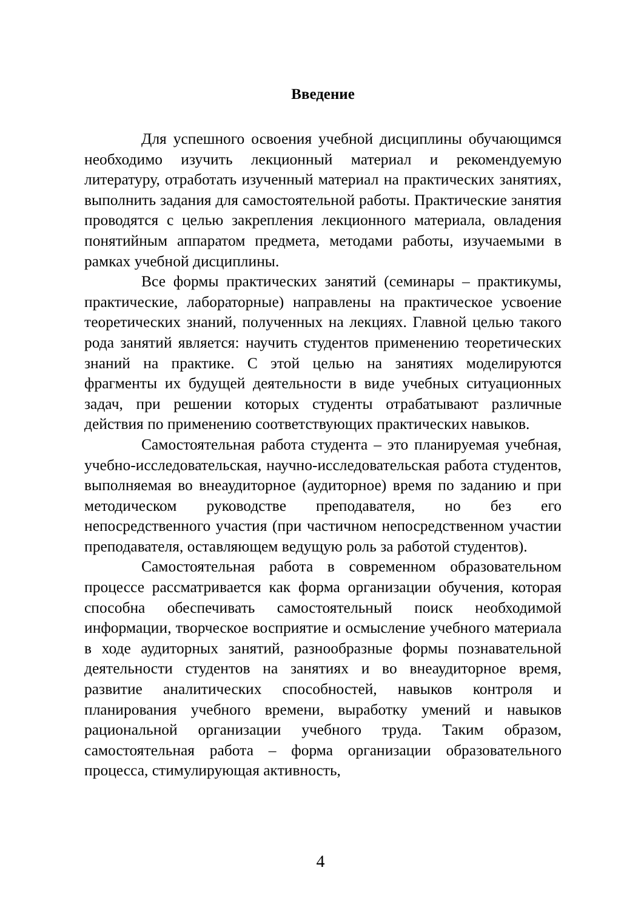Введение
Для успешного освоения учебной дисциплины обучающимся необходимо изучить лекционный материал и рекомендуемую литературу, отработать изученный материал на практических занятиях, выполнить задания для самостоятельной работы. Практические занятия проводятся с целью закрепления лекционного материала, овладения понятийным аппаратом предмета, методами работы, изучаемыми в рамках учебной дисциплины.
Все формы практических занятий (семинары – практикумы, практические, лабораторные) направлены на практическое усвоение теоретических знаний, полученных на лекциях. Главной целью такого рода занятий является: научить студентов применению теоретических знаний на практике. С этой целью на занятиях моделируются фрагменты их будущей деятельности в виде учебных ситуационных задач, при решении которых студенты отрабатывают различные действия по применению соответствующих практических навыков.
Самостоятельная работа студента – это планируемая учебная, учебно-исследовательская, научно-исследовательская работа студентов, выполняемая во внеаудиторное (аудиторное) время по заданию и при методическом руководстве преподавателя, но без его непосредственного участия (при частичном непосредственном участии преподавателя, оставляющем ведущую роль за работой студентов).
Самостоятельная работа в современном образовательном процессе рассматривается как форма организации обучения, которая способна обеспечивать самостоятельный поиск необходимой информации, творческое восприятие и осмысление учебного материала в ходе аудиторных занятий, разнообразные формы познавательной деятельности студентов на занятиях и во внеаудиторное время, развитие аналитических способностей, навыков контроля и планирования учебного времени, выработку умений и навыков рациональной организации учебного труда. Таким образом, самостоятельная работа – форма организации образовательного процесса, стимулирующая активность,
4